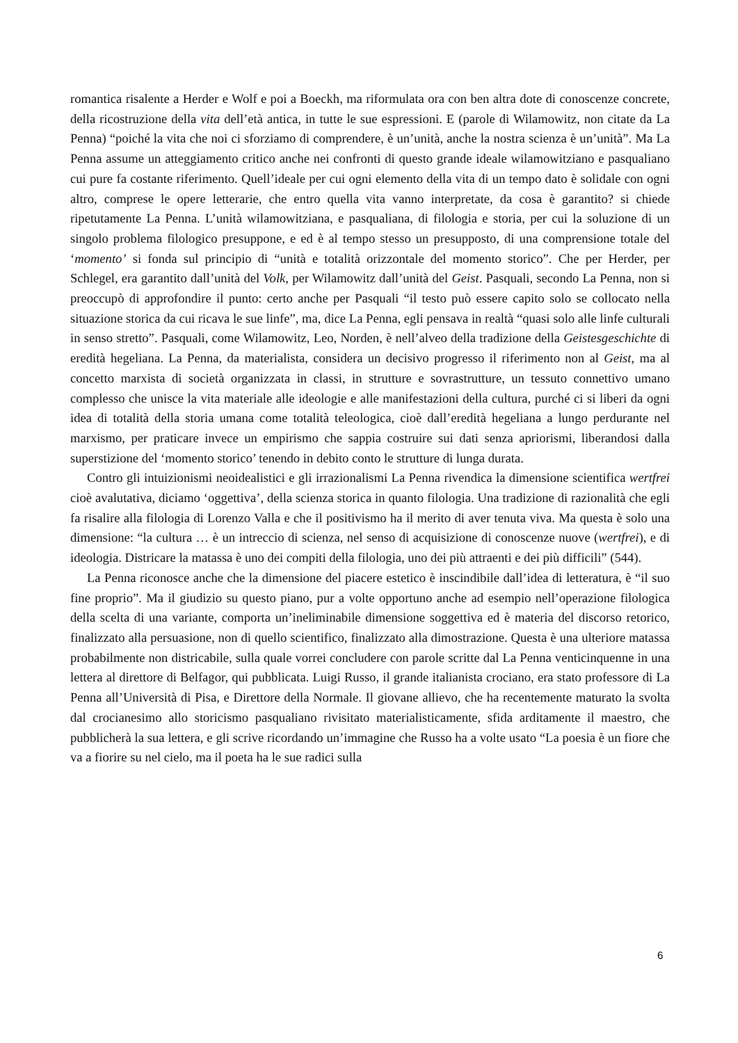romantica risalente a Herder e Wolf e poi a Boeckh, ma riformulata ora con ben altra dote di conoscenze concrete, della ricostruzione della vita dell’età antica, in tutte le sue espressioni. E (parole di Wilamowitz, non citate da La Penna) “poiché la vita che noi ci sforziamo di comprendere, è un’unità, anche la nostra scienza è un’unità”. Ma La Penna assume un atteggiamento critico anche nei confronti di questo grande ideale wilamowitziano e pasqualiano cui pure fa costante riferimento. Quell’ideale per cui ogni elemento della vita di un tempo dato è solidale con ogni altro, comprese le opere letterarie, che entro quella vita vanno interpretate, da cosa è garantito? si chiede ripetutamente La Penna. L’unità wilamowitziana, e pasqualiana, di filologia e storia, per cui la soluzione di un singolo problema filologico presuppone, e ed è al tempo stesso un presupposto, di una comprensione totale del ‘momento’ si fonda sul principio di “unità e totalità orizzontale del momento storico”. Che per Herder, per Schlegel, era garantito dall’unità del Volk, per Wilamowitz dall’unità del Geist. Pasquali, secondo La Penna, non si preoccupò di approfondire il punto: certo anche per Pasquali “il testo può essere capito solo se collocato nella situazione storica da cui ricava le sue linfe”, ma, dice La Penna, egli pensava in realtà “quasi solo alle linfe culturali in senso stretto”. Pasquali, come Wilamowitz, Leo, Norden, è nell’alveo della tradizione della Geistesgeschichte di eredità hegeliana. La Penna, da materialista, considera un decisivo progresso il riferimento non al Geist, ma al concetto marxista di società organizzata in classi, in strutture e sovrastrutture, un tessuto connettivo umano complesso che unisce la vita materiale alle ideologie e alle manifestazioni della cultura, purché ci si liberi da ogni idea di totalità della storia umana come totalità teleologica, cioè dall’eredità hegeliana a lungo perdurante nel marxismo, per praticare invece un empirismo che sappia costruire sui dati senza apriorismi, liberandosi dalla superstizione del ‘momento storico’ tenendo in debito conto le strutture di lunga durata.
Contro gli intuizionismi neoidealistici e gli irrazionalismi La Penna rivendica la dimensione scientifica wertfrei cioè avalutativa, diciamo ‘oggettiva’, della scienza storica in quanto filologia. Una tradizione di razionalità che egli fa risalire alla filologia di Lorenzo Valla e che il positivismo ha il merito di aver tenuta viva. Ma questa è solo una dimensione: “la cultura … è un intreccio di scienza, nel senso di acquisizione di conoscenze nuove (wertfrei), e di ideologia. Districare la matassa è uno dei compiti della filologia, uno dei più attraenti e dei più difficili” (544).
La Penna riconosce anche che la dimensione del piacere estetico è inscindibile dall’idea di letteratura, è “il suo fine proprio”. Ma il giudizio su questo piano, pur a volte opportuno anche ad esempio nell’operazione filologica della scelta di una variante, comporta un’ineliminabile dimensione soggettiva ed è materia del discorso retorico, finalizzato alla persuasione, non di quello scientifico, finalizzato alla dimostrazione. Questa è una ulteriore matassa probabilmente non districabile, sulla quale vorrei concludere con parole scritte dal La Penna venticinquenne in una lettera al direttore di Belfagor, qui pubblicata. Luigi Russo, il grande italianista crociano, era stato professore di La Penna all’Università di Pisa, e Direttore della Normale. Il giovane allievo, che ha recentemente maturato la svolta dal crocianesimo allo storicismo pasqualiano rivisitato materialisticamente, sfida arditamente il maestro, che pubblicherà la sua lettera, e gli scrive ricordando un’immagine che Russo ha a volte usato “La poesia è un fiore che va a fiorire su nel cielo, ma il poeta ha le sue radici sulla
6